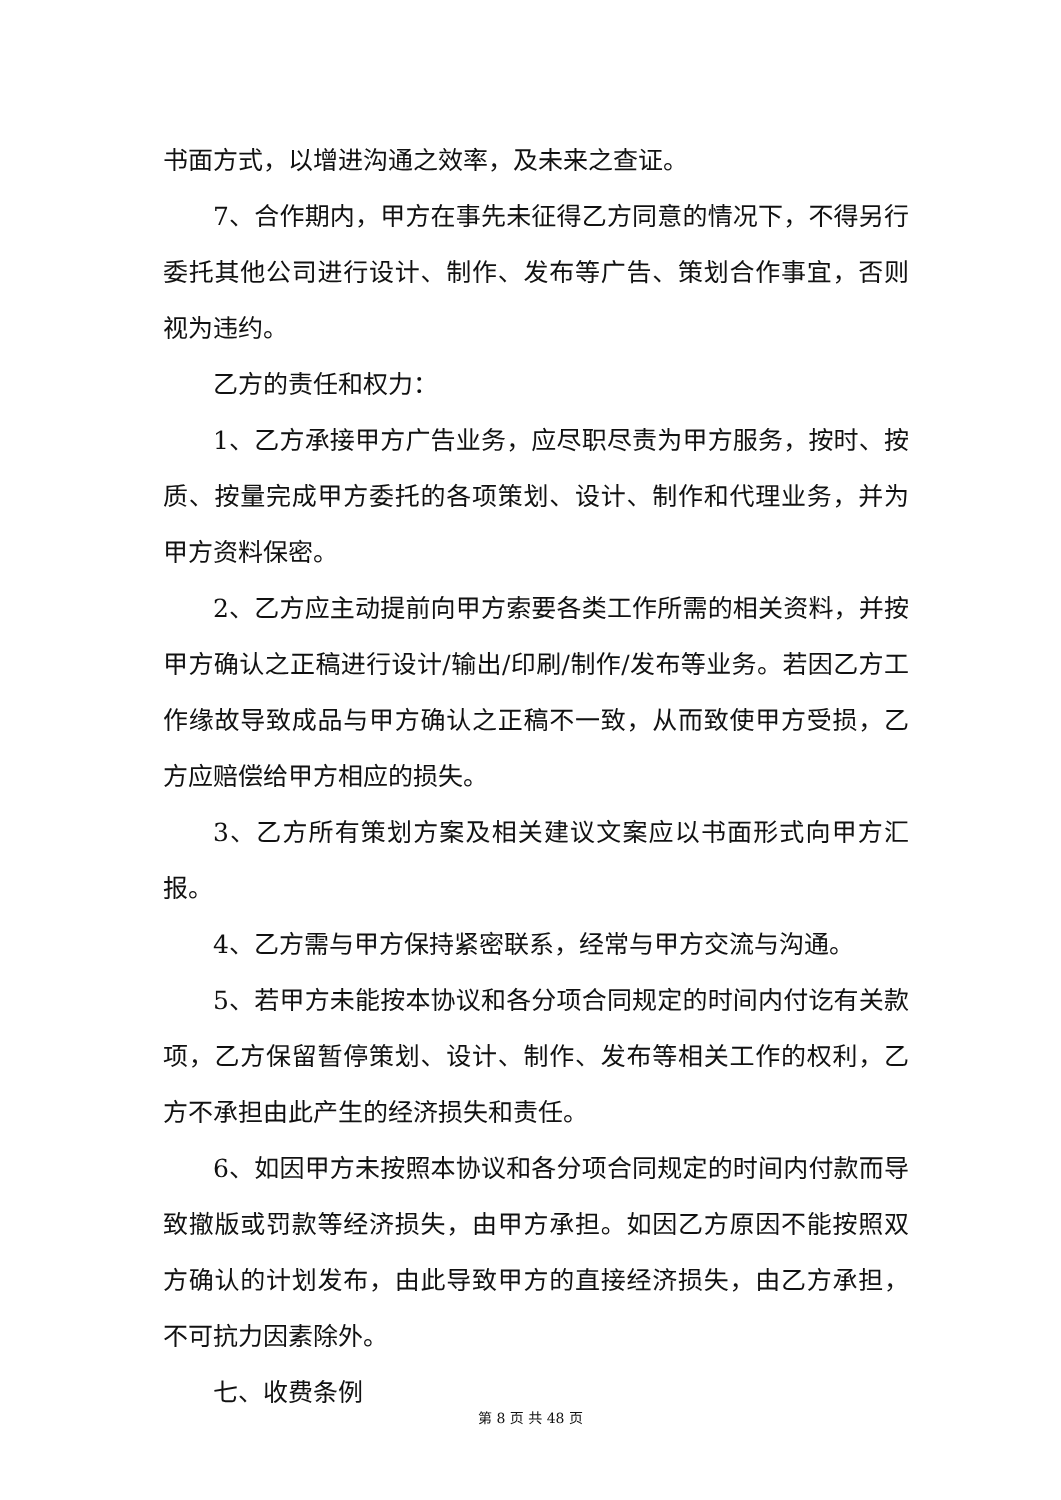书面方式，以增进沟通之效率，及未来之查证。
7、合作期内，甲方在事先未征得乙方同意的情况下，不得另行委托其他公司进行设计、制作、发布等广告、策划合作事宜，否则视为违约。
乙方的责任和权力：
1、乙方承接甲方广告业务，应尽职尽责为甲方服务，按时、按质、按量完成甲方委托的各项策划、设计、制作和代理业务，并为甲方资料保密。
2、乙方应主动提前向甲方索要各类工作所需的相关资料，并按甲方确认之正稿进行设计/输出/印刷/制作/发布等业务。若因乙方工作缘故导致成品与甲方确认之正稿不一致，从而致使甲方受损，乙方应赔偿给甲方相应的损失。
3、乙方所有策划方案及相关建议文案应以书面形式向甲方汇报。
4、乙方需与甲方保持紧密联系，经常与甲方交流与沟通。
5、若甲方未能按本协议和各分项合同规定的时间内付讫有关款项，乙方保留暂停策划、设计、制作、发布等相关工作的权利，乙方不承担由此产生的经济损失和责任。
6、如因甲方未按照本协议和各分项合同规定的时间内付款而导致撤版或罚款等经济损失，由甲方承担。如因乙方原因不能按照双方确认的计划发布，由此导致甲方的直接经济损失，由乙方承担，不可抗力因素除外。
七、收费条例
第 8 页 共 48 页